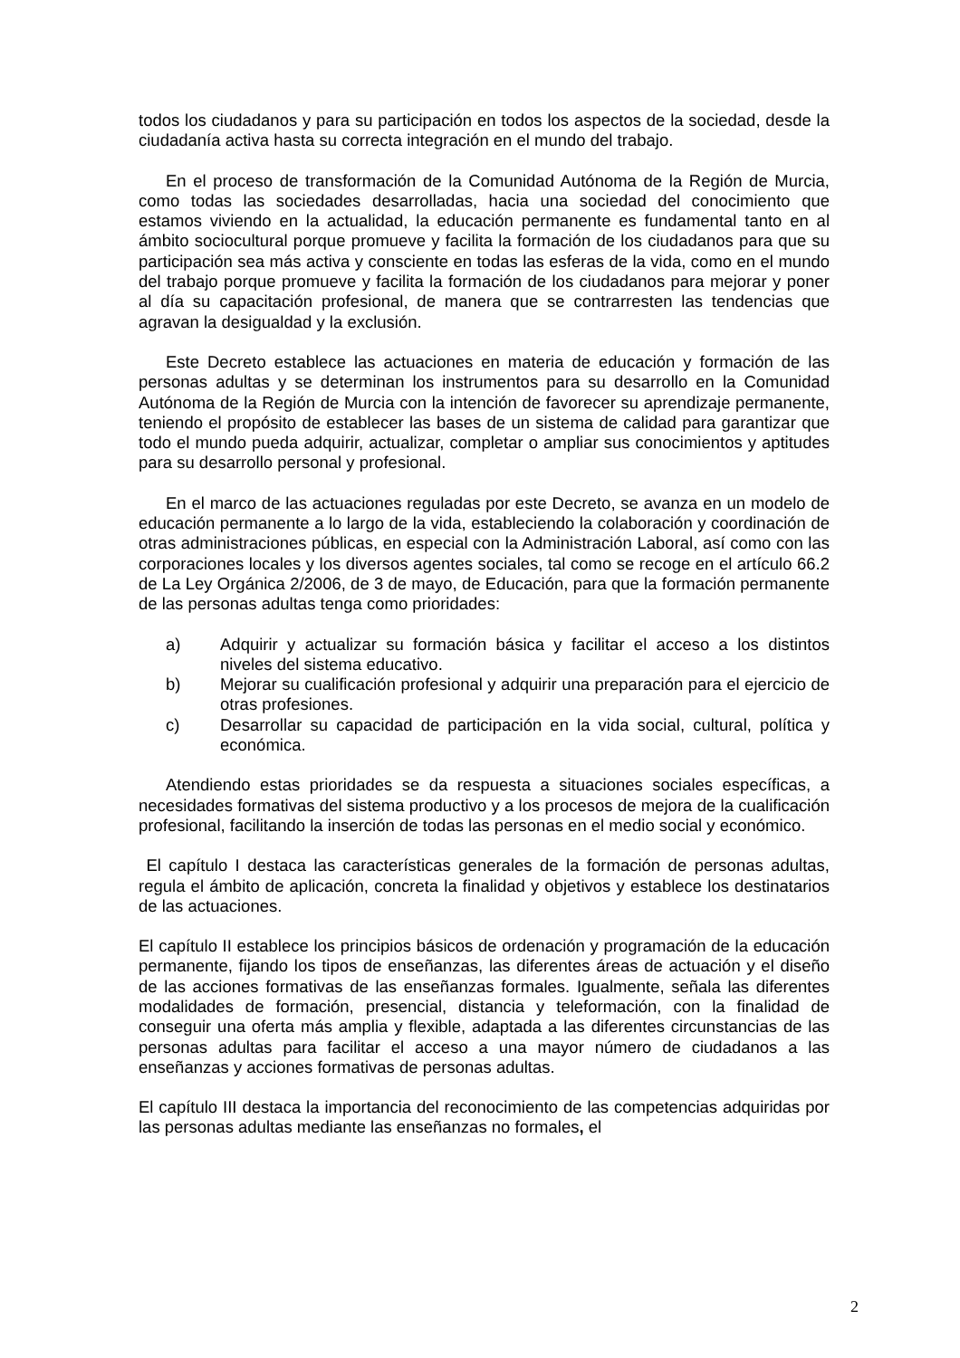todos los ciudadanos y para su participación en todos los aspectos de la sociedad, desde la ciudadanía activa hasta su correcta integración en el mundo del trabajo.
En el proceso de transformación de la Comunidad Autónoma de la Región de Murcia, como todas las sociedades desarrolladas, hacia una sociedad del conocimiento que estamos viviendo en la actualidad, la educación permanente es fundamental tanto en al ámbito sociocultural porque promueve y facilita la formación de los ciudadanos para que su participación sea más activa y consciente en todas las esferas de la vida, como en el mundo del trabajo porque promueve y facilita la formación de los ciudadanos para mejorar y poner al día su capacitación profesional, de manera que se contrarresten las tendencias que agravan la desigualdad y la exclusión.
Este Decreto establece las actuaciones en materia de educación y formación de las personas adultas y se determinan los instrumentos para su desarrollo en la Comunidad Autónoma de la Región de Murcia con la intención de favorecer su aprendizaje permanente, teniendo el propósito de establecer las bases de un sistema de calidad para garantizar que todo el mundo pueda adquirir, actualizar, completar o ampliar sus conocimientos y aptitudes para su desarrollo personal y profesional.
En el marco de las actuaciones reguladas por este Decreto, se avanza en un modelo de educación permanente a lo largo de la vida, estableciendo la colaboración y coordinación de otras administraciones públicas, en especial con la Administración Laboral, así como con las corporaciones locales y los diversos agentes sociales, tal como se recoge en el artículo 66.2 de La Ley Orgánica 2/2006, de 3 de mayo, de Educación, para que la formación permanente de las personas adultas tenga como prioridades:
a) Adquirir y actualizar su formación básica y facilitar el acceso a los distintos niveles del sistema educativo.
b) Mejorar su cualificación profesional y adquirir una preparación para el ejercicio de otras profesiones.
c) Desarrollar su capacidad de participación en la vida social, cultural, política y económica.
Atendiendo estas prioridades se da respuesta a situaciones sociales específicas, a necesidades formativas del sistema productivo y a los procesos de mejora de la cualificación profesional, facilitando la inserción de todas las personas en el medio social y económico.
El capítulo I destaca las características generales de la formación de personas adultas, regula el ámbito de aplicación, concreta la finalidad y objetivos y establece los destinatarios de las actuaciones.
El capítulo II establece los principios básicos de ordenación y programación de la educación permanente, fijando los tipos de enseñanzas, las diferentes áreas de actuación y el diseño de las acciones formativas de las enseñanzas formales. Igualmente, señala las diferentes modalidades de formación, presencial, distancia y teleformación, con la finalidad de conseguir una oferta más amplia y flexible, adaptada a las diferentes circunstancias de las personas adultas para facilitar el acceso a una mayor número de ciudadanos a las enseñanzas y acciones formativas de personas adultas.
El capítulo III destaca la importancia del reconocimiento de las competencias adquiridas por las personas adultas mediante las enseñanzas no formales, el
2